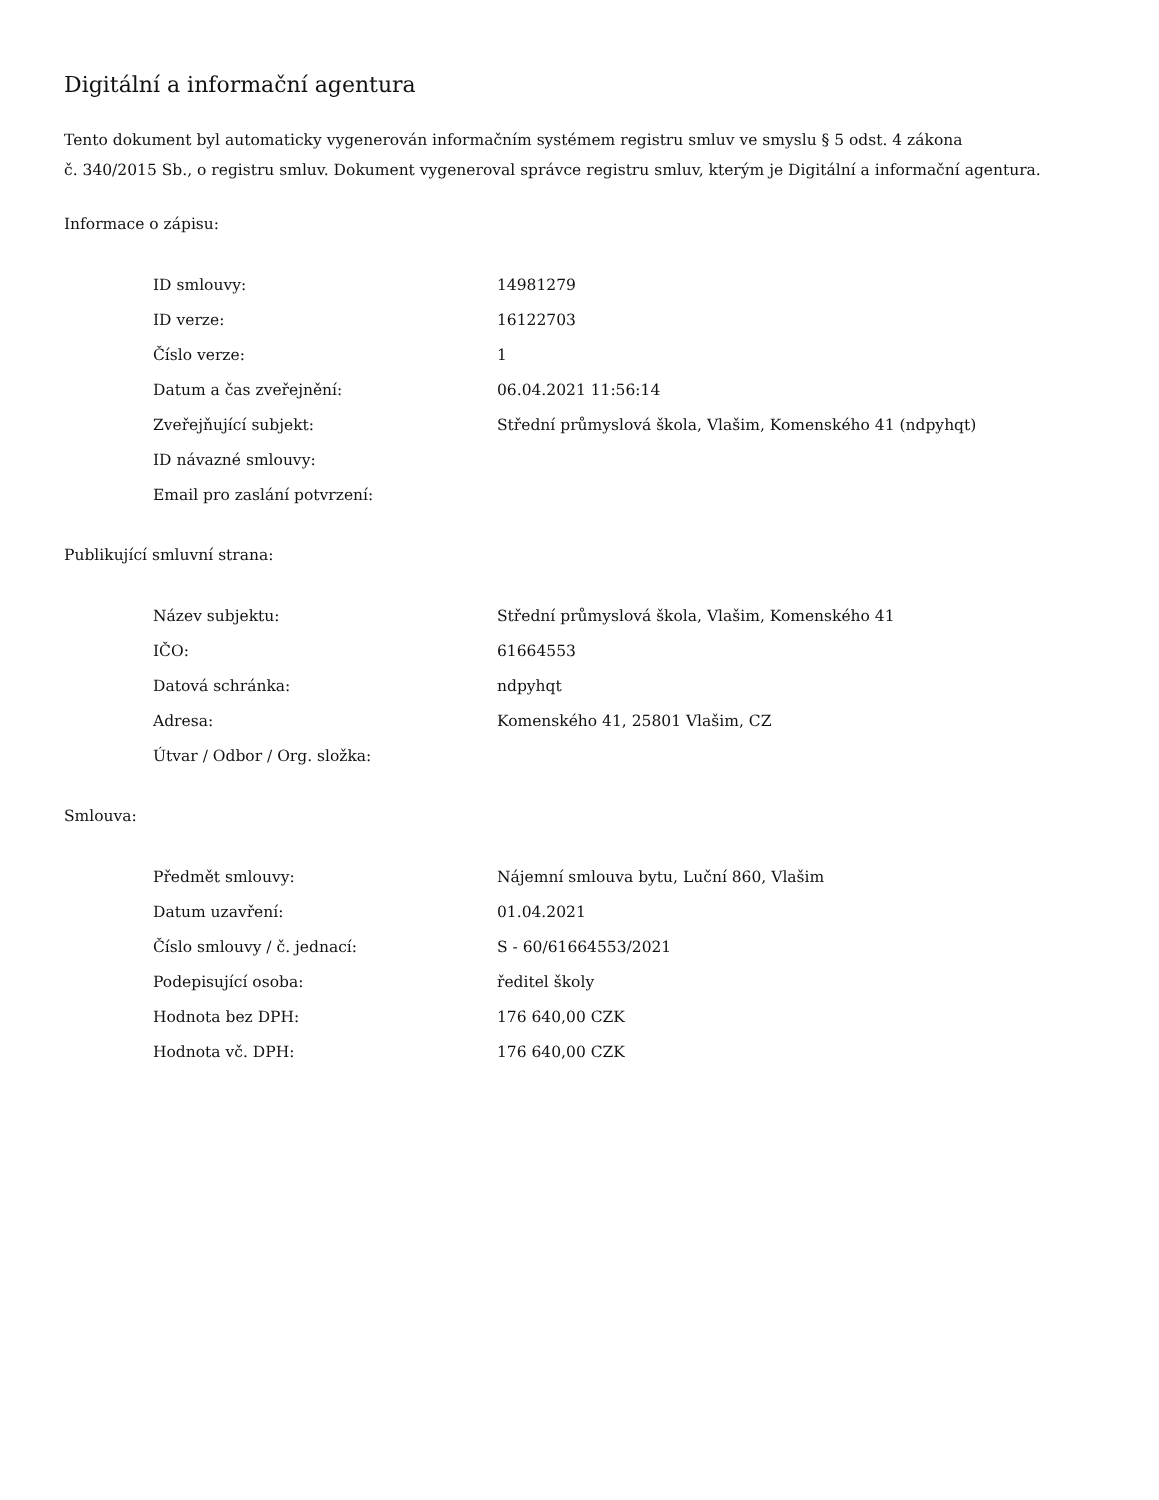Digitální a informační agentura
Tento dokument byl automaticky vygenerován informačním systémem registru smluv ve smyslu § 5 odst. 4 zákona
č. 340/2015 Sb., o registru smluv. Dokument vygeneroval správce registru smluv, kterým je Digitální a informační agentura.
Informace o zápisu:
| ID smlouvy: | 14981279 |
| ID verze: | 16122703 |
| Číslo verze: | 1 |
| Datum a čas zveřejnění: | 06.04.2021 11:56:14 |
| Zveřejňující subjekt: | Střední průmyslová škola, Vlašim, Komenského 41 (ndpyhqt) |
| ID návazné smlouvy: | |
| Email pro zaslání potvrzení: | |
Publikující smluvní strana:
| Název subjektu: | Střední průmyslová škola, Vlašim, Komenského 41 |
| IČO: | 61664553 |
| Datová schránka: | ndpyhqt |
| Adresa: | Komenského 41, 25801 Vlašim, CZ |
| Útvar / Odbor / Org. složka: | |
Smlouva:
| Předmět smlouvy: | Nájemní smlouva bytu, Luční 860, Vlašim |
| Datum uzavření: | 01.04.2021 |
| Číslo smlouvy / č. jednací: | S - 60/61664553/2021 |
| Podepisující osoba: | ředitel školy |
| Hodnota bez DPH: | 176 640,00 CZK |
| Hodnota vč. DPH: | 176 640,00 CZK |